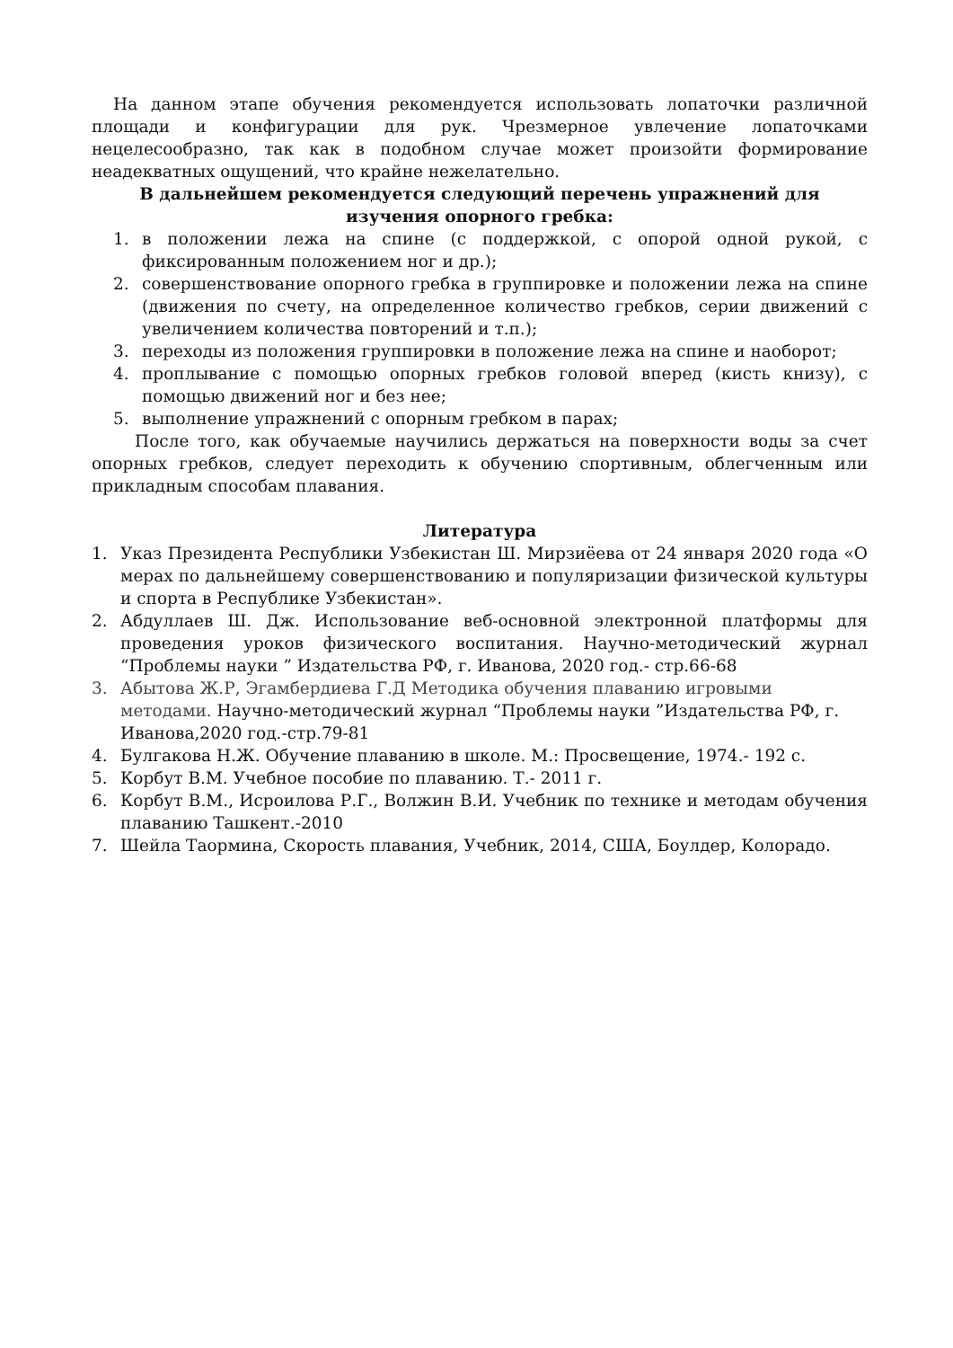На данном этапе обучения рекомендуется использовать лопаточки различной площади и конфигурации для рук. Чрезмерное увлечение лопаточками нецелесообразно, так как в подобном случае может произойти формирование неадекватных ощущений, что крайне нежелательно.
В дальнейшем рекомендуется следующий перечень упражнений для изучения опорного гребка:
1. в положении лежа на спине (с поддержкой, с опорой одной рукой, с фиксированным положением ног и др.);
2. совершенствование опорного гребка в группировке и положении лежа на спине (движения по счету, на определенное количество гребков, серии движений с увеличением количества повторений и т.п.);
3. переходы из положения группировки в положение лежа на спине и наоборот;
4. проплывание с помощью опорных гребков головой вперед (кисть книзу), с помощью движений ног и без нее;
5. выполнение упражнений с опорным гребком в парах;
После того, как обучаемые научились держаться на поверхности воды за счет опорных гребков, следует переходить к обучению спортивным, облегченным или прикладным способам плавания.
Литература
1. Указ Президента Республики Узбекистан Ш. Мирзиёева от 24 января 2020 года «О мерах по дальнейшему совершенствованию и популяризации физической культуры и спорта в Республике Узбекистан».
2. Абдуллаев Ш. Дж. Использование веб-основной электронной платформы для проведения уроков физического воспитания. Научно-методический журнал “Проблемы науки ” Издательства РФ, г. Иванова, 2020 год.- стр.66-68
3. Абытова Ж.Р, Эгамбердиева Г.Д Методика обучения плаванию игровыми методами. Научно-методический журнал “Проблемы науки ”Издательства РФ, г. Иванова,2020 год.-стр.79-81
4. Булгакова Н.Ж. Обучение плаванию в школе. М.: Просвещение, 1974.- 192 с.
5. Корбут В.М. Учебное пособие по плаванию. Т.- 2011 г.
6. Корбут В.М., Исроилова Р.Г., Волжин В.И. Учебник по технике и методам обучения плаванию Ташкент.-2010
7. Шейла Таормина, Скорость плавания, Учебник, 2014, США, Боулдер, Колорадо.